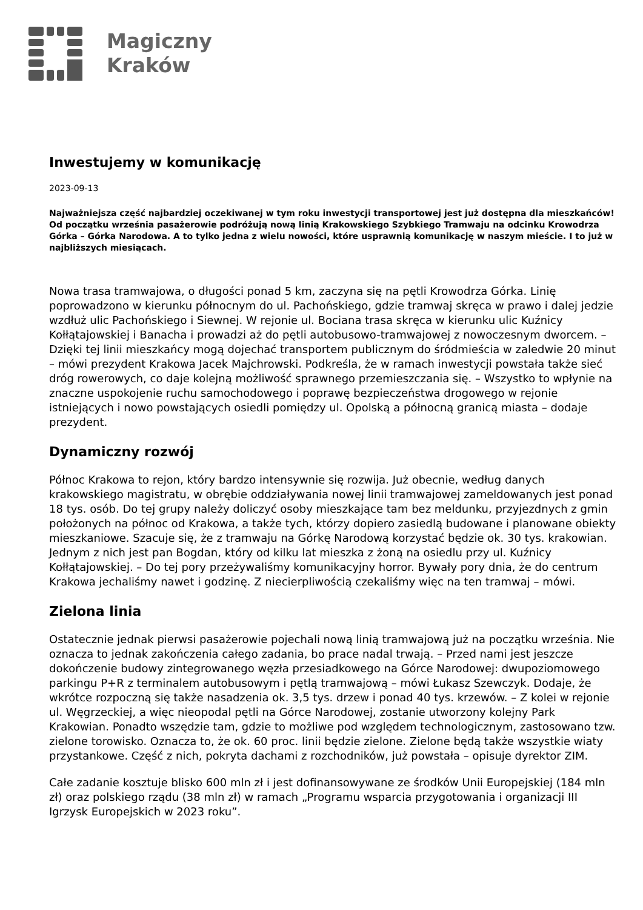Magiczny
Kraków
Inwestujemy w komunikację
2023-09-13
Najważniejsza część najbardziej oczekiwanej w tym roku inwestycji transportowej jest już dostępna dla mieszkańców! Od początku września pasażerowie podróżują nową linią Krakowskiego Szybkiego Tramwaju na odcinku Krowodrza Górka – Górka Narodowa. A to tylko jedna z wielu nowości, które usprawnią komunikację w naszym mieście. I to już w najbliższych miesiącach.
Nowa trasa tramwajowa, o długości ponad 5 km, zaczyna się na pętli Krowodrza Górka. Linię poprowadzono w kierunku północnym do ul. Pachońskiego, gdzie tramwaj skręca w prawo i dalej jedzie wzdłuż ulic Pachońskiego i Siewnej. W rejonie ul. Bociana trasa skręca w kierunku ulic Kuźnicy Kołłątajowskiej i Banacha i prowadzi aż do pętli autobusowo-tramwajowej z nowoczesnym dworcem. – Dzięki tej linii mieszkańcy mogą dojechać transportem publicznym do śródmieścia w zaledwie 20 minut – mówi prezydent Krakowa Jacek Majchrowski. Podkreśla, że w ramach inwestycji powstała także sieć dróg rowerowych, co daje kolejną możliwość sprawnego przemieszczania się. – Wszystko to wpłynie na znaczne uspokojenie ruchu samochodowego i poprawę bezpieczeństwa drogowego w rejonie istniejących i nowo powstających osiedli pomiędzy ul. Opolską a północną granicą miasta – dodaje prezydent.
Dynamiczny rozwój
Północ Krakowa to rejon, który bardzo intensywnie się rozwija. Już obecnie, według danych krakowskiego magistratu, w obrębie oddziaływania nowej linii tramwajowej zameldowanych jest ponad 18 tys. osób. Do tej grupy należy doliczyć osoby mieszkające tam bez meldunku, przyjezdnych z gmin położonych na północ od Krakowa, a także tych, którzy dopiero zasiedlą budowane i planowane obiekty mieszkaniowe. Szacuje się, że z tramwaju na Górkę Narodową korzystać będzie ok. 30 tys. krakowian. Jednym z nich jest pan Bogdan, który od kilku lat mieszka z żoną na osiedlu przy ul. Kuźnicy Kołłątajowskiej. – Do tej pory przeżywaliśmy komunikacyjny horror. Bywały pory dnia, że do centrum Krakowa jechaliśmy nawet i godzinę. Z niecierpliwością czekaliśmy więc na ten tramwaj – mówi.
Zielona linia
Ostatecznie jednak pierwsi pasażerowie pojechali nową linią tramwajową już na początku września. Nie oznacza to jednak zakończenia całego zadania, bo prace nadal trwają. – Przed nami jest jeszcze dokończenie budowy zintegrowanego węzła przesiadkowego na Górce Narodowej: dwupoziomowego parkingu P+R z terminalem autobusowym i pętlą tramwajową – mówi Łukasz Szewczyk. Dodaje, że wkrótce rozpoczną się także nasadzenia ok. 3,5 tys. drzew i ponad 40 tys. krzewów. – Z kolei w rejonie ul. Węgrzeckiej, a więc nieopodal pętli na Górce Narodowej, zostanie utworzony kolejny Park Krakowian. Ponadto wszędzie tam, gdzie to możliwe pod względem technologicznym, zastosowano tzw. zielone torowisko. Oznacza to, że ok. 60 proc. linii będzie zielone. Zielone będą także wszystkie wiaty przystankowe. Część z nich, pokryta dachami z rozchodników, już powstała – opisuje dyrektor ZIM.
Całe zadanie kosztuje blisko 600 mln zł i jest dofinansowywane ze środków Unii Europejskiej (184 mln zł) oraz polskiego rządu (38 mln zł) w ramach „Programu wsparcia przygotowania i organizacji III Igrzysk Europejskich w 2023 roku”.